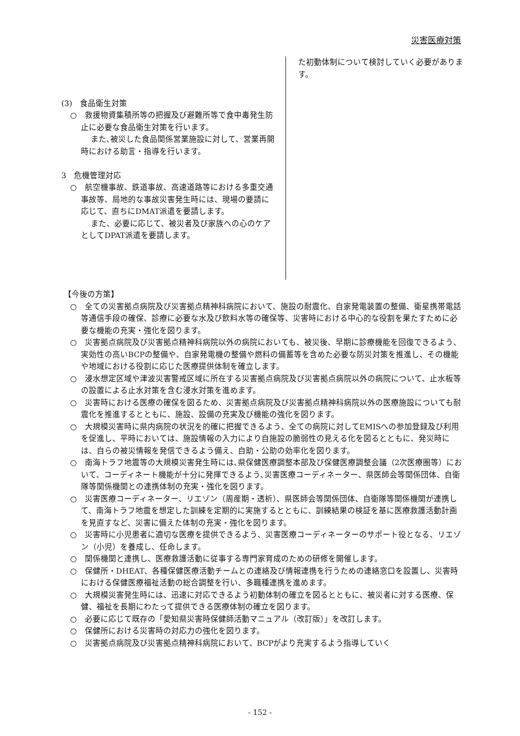災害医療対策
(3)　食品衛生対策
○　救援物資集積所等の把握及び避難所等で食中毒発生防止に必要な食品衛生対策を行います。
また､被災した食品関係営業施設に対して、営業再開時における助言・指導を行います。
3　危機管理対応
○　航空機事故、鉄道事故、高速道路等における多重交通事故等、局地的な事故災害発生時には、現場の要請に応じて、直ちにDMAT派遣を要請します。
また、必要に応じて、被災者及び家族への心のケアとしてDPAT派遣を要請します。
た初動体制について検討していく必要があります。
【今後の方策】
○　全ての災害拠点病院及び災害拠点精神科病院において、施設の耐震化、自家発電装置の整備、衛星携帯電話等通信手段の確保、診療に必要な水及び飲料水等の確保等、災害時における中心的な役割を果たすために必要な機能の充実・強化を図ります。
○　災害拠点病院及び災害拠点精神科病院以外の病院においても、被災後、早期に診療機能を回復できるよう、実効性の高いBCPの整備や、自家発電機の整備や燃料の備蓄等を含めた必要な防災対策を推進し、その機能や地域における役割に応じた医療提供体制を確立します。
○　浸水想定区域や津波災害警戒区域に所在する災害拠点病院及び災害拠点病院以外の病院について、止水板等の設置による止水対策を含む浸水対策を進めます。
○　災害時における医療の確保を図るため、災害拠点病院及び災害拠点精神科病院以外の医療施設についても耐震化を推進するとともに、施設、設備の充実及び機能の強化を図ります。
○　大規模災害時に県内病院の状況を的確に把握できるよう、全ての病院に対してEMISへの参加登録及び利用を促進し、平時においては、施設情報の入力により自施設の脆弱性の見える化を図るとともに、発災時には、自らの被災情報を発信できるよう備え、自助・公助の効率化を図ります。
○　南海トラフ地震等の大規模災害発生時には､県保健医療調整本部及び保健医療調整会議（2次医療圏等）において、コーディネート機能が十分に発揮できるよう､災害医療コーディネーター、県医師会等関係団体、自衛隊等関係機関との連携体制の充実・強化を図ります。
○　災害医療コーディネーター、リエゾン（周産期・透析）、県医師会等関係団体、自衛隊等関係機関が連携して、南海トラフ地震を想定した訓練を定期的に実施するとともに、訓練結果の検証を基に医療救護活動計画を見直すなど、災害に備えた体制の充実・強化を図ります。
○　災害時に小児患者に適切な医療を提供できるよう、災害医療コーディネーターのサポート役となる、リエゾン（小児）を養成し、任命します。
○　関係機関と連携し、医療救護活動に従事する専門家育成のための研修を開催します。
○　保健所・DHEAT、各種保健医療活動チームとの連絡及び情報連携を行うための連絡窓口を設置し、災害時における保健医療福祉活動の総合調整を行い、多職種連携を進めます。
○　大規模災害発生時には、迅速に対応できるよう初動体制の確立を図るとともに、被災者に対する医療、保健、福祉を長期にわたって提供できる医療体制の確立を図ります。
○　必要に応じて既存の「愛知県災害時保健師活動マニュアル（改訂版）」を改訂します。
○　保健所における災害時の対応力の強化を図ります。
○　災害拠点病院及び災害拠点精神科病院において、BCPがより充実するよう指導していく
- 152 -